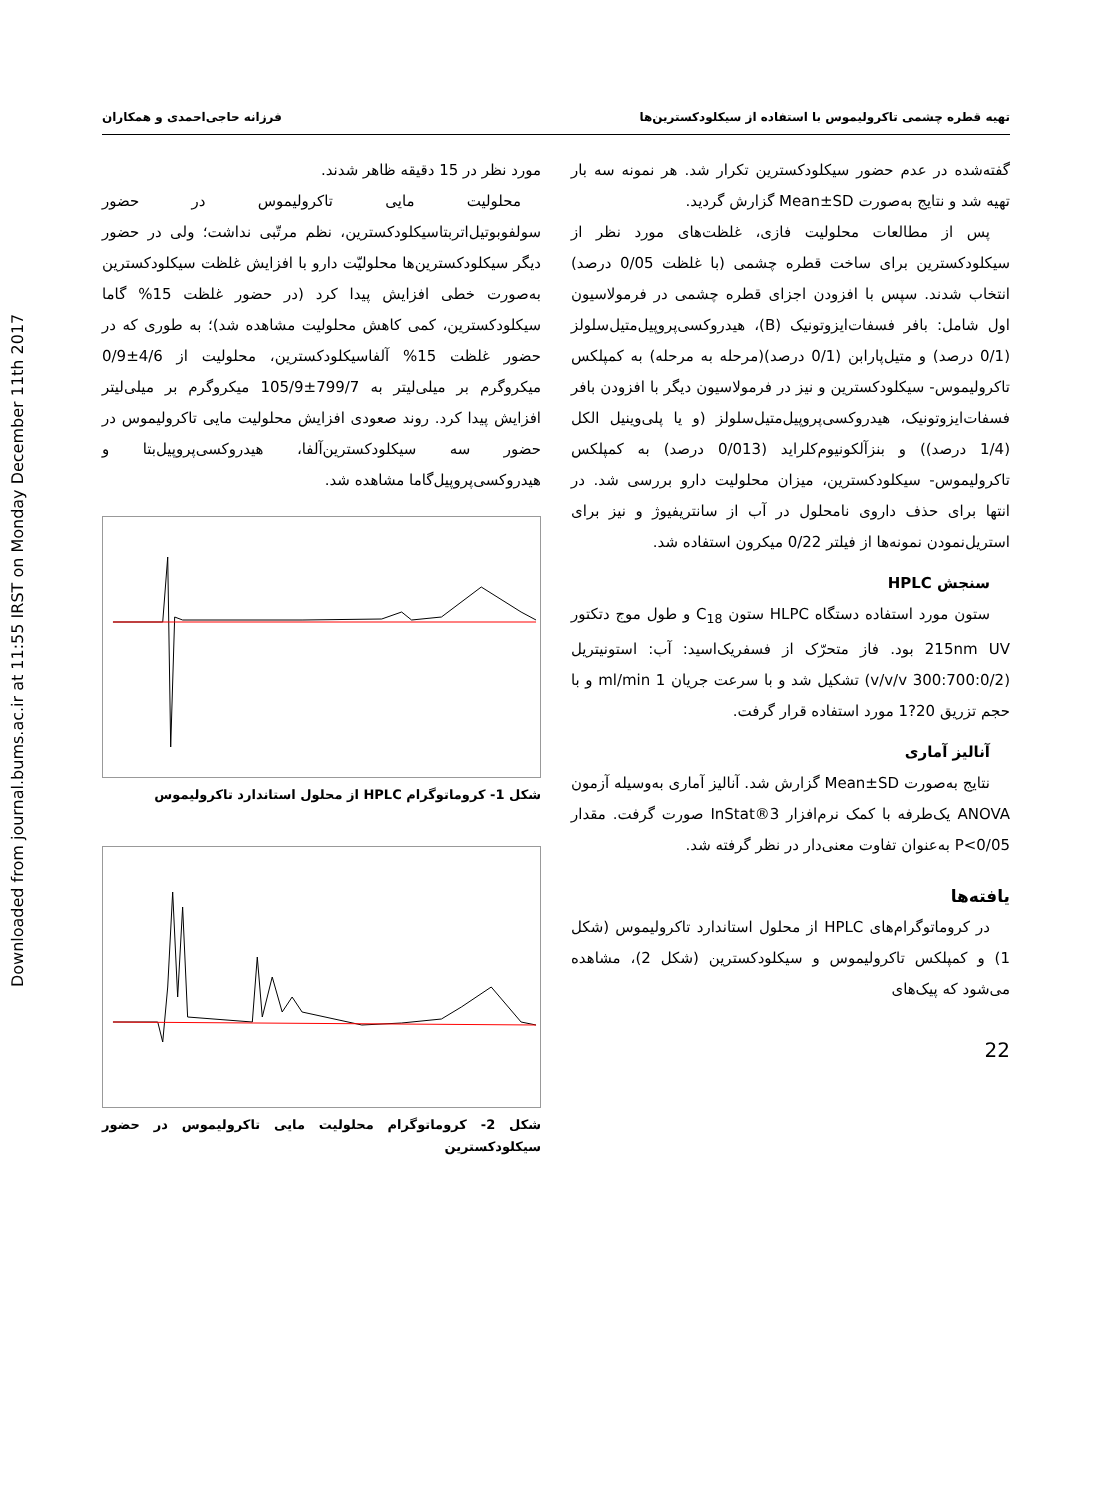Downloaded from journal.bums.ac.ir at 11:55 IRST on Monday December 11th 2017
تهیه قطره چشمی تاکرولیموس با استفاده از سیکلودکسترین‌ها فرزانه حاجی‌احمدی و همکاران
گفته‌شده در عدم حضور سیکلودکسترین تکرار شد. هر نمونه سه بار تهیه شد و نتایج به‌صورت Mean±SD گزارش گردید.
پس از مطالعات محلولیت فازی، غلظت‌های مورد نظر از سیکلودکسترین برای ساخت قطره چشمی (با غلظت 0/05 درصد) انتخاب شدند. سپس با افزودن اجزای قطره چشمی در فرمولاسیون اول شامل: بافر فسفات‌ایزوتونیک (B)، هیدروکسی‌پروپیل‌متیل‌سلولز (0/1 درصد) و متیل‌پارابن (0/1 درصد)(مرحله به مرحله) به کمپلکس تاکرولیموس- سیکلودکسترین و نیز در فرمولاسیون دیگر با افزودن بافر فسفات‌ایزوتونیک، هیدروکسی‌پروپیل‌متیل‌سلولز (و یا پلی‌وینیل الکل (1/4 درصد)) و بنزآلکونیوم‌کلراید (0/013 درصد) به کمپلکس تاکرولیموس- سیکلودکسترین، میزان محلولیت دارو بررسی شد. در انتها برای حذف داروی نامحلول در آب از سانتریفیوژ و نیز برای استریل‌نمودن نمونه‌ها از فیلتر 0/22 میکرون استفاده شد.
سنجش HPLC
ستون مورد استفاده دستگاه HLPC ستون C<sub>18</sub> و طول موج دتکتور 215nm UV بود. فاز متحرّک از فسفریک‌اسید: آب: استونیتریل (300:700:0/2 v/v/v) تشکیل شد و با سرعت جریان 1 ml/min و با حجم تزریق 20?1 مورد استفاده قرار گرفت.
آنالیز آماری
نتایج به‌صورت Mean±SD گزارش شد. آنالیز آماری به‌وسیله آزمون ANOVA یک‌طرفه با کمک نرم‌افزار InStat®3 صورت گرفت. مقدار P<0/05 به‌عنوان تفاوت معنی‌دار در نظر گرفته شد.
یافته‌ها
در کروماتوگرام‌های HPLC از محلول استاندارد تاکرولیموس (شکل 1) و کمپلکس تاکرولیموس و سیکلودکسترین (شکل 2)، مشاهده می‌شود که پیک‌های
22
مورد نظر در 15 دقیقه ظاهر شدند.
محلولیت مایی تاکرولیموس در حضور سولفوبوتیل‌اتربتاسیکلودکسترین، نظم مرتّبی نداشت؛ ولی در حضور دیگر سیکلودکسترین‌ها محلولیّت دارو با افزایش غلظت سیکلودکسترین به‌صورت خطی افزایش پیدا کرد (در حضور غلظت 15% گاما سیکلودکسترین، کمی کاهش محلولیت مشاهده شد)؛ به طوری که در حضور غلظت 15% آلفاسیکلودکسترین، محلولیت از 4/6±0/9 میکروگرم بر میلی‌لیتر به 799/7±105/9 میکروگرم بر میلی‌لیتر افزایش پیدا کرد. روند صعودی افزایش محلولیت مایی تاکرولیموس در حضور سه سیکلودکسترین‌آلفا، هیدروکسی‌پروپیل‌بتا و هیدروکسی‌پروپیل‌گاما مشاهده شد.
شکل 1- کروماتوگرام HPLC از محلول استاندارد تاکرولیموس
شکل 2- کروماتوگرام محلولیت مایی تاکرولیموس در حضور سیکلودکسترین